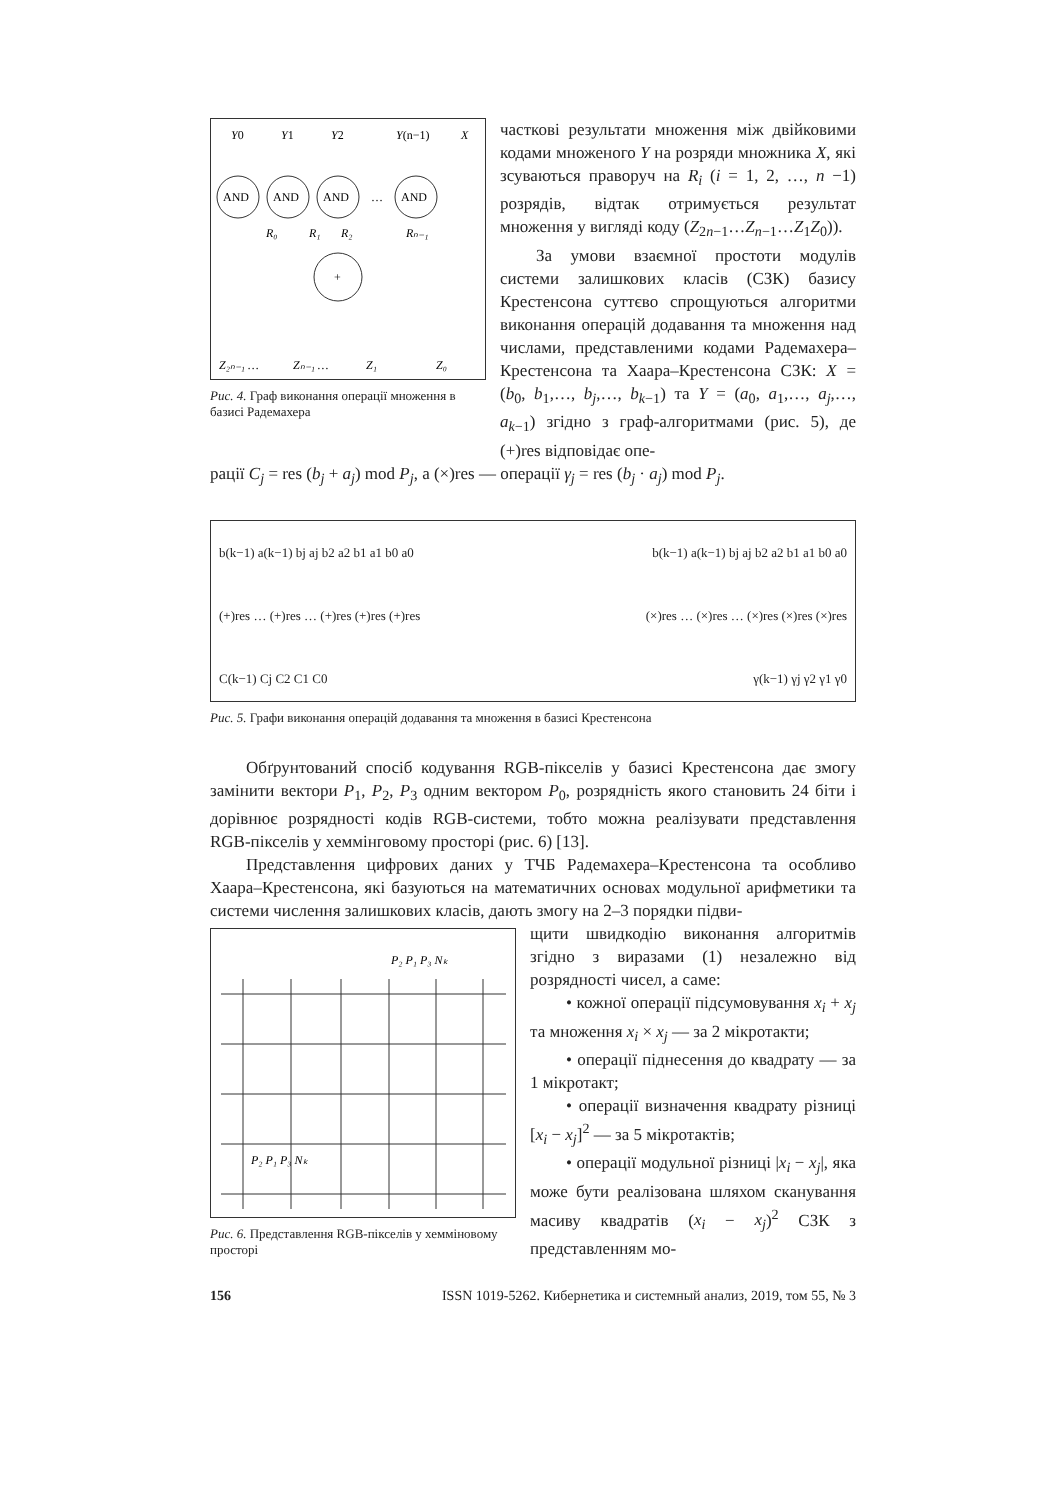Y0
Y1
Y2
Y(n−1)
X
AND
AND
AND
…
AND
+
R₀
R₁
R₂
Rₙ₋₁
Z₂ₙ₋₁ …
Zₙ₋₁ …
Z₁
Z₀
Рис. 4. Граф виконання операції множення в базисі Радемахера
часткові результати множення між двійковими кодами множеного Y на розряди множника X, які зсуваються праворуч на R<sub>i</sub> (i = 1, 2, …, n −1) розрядів, відтак отримується результат множення у вигляді коду (Z<sub>2n−1</sub>…Z<sub>n−1</sub>…Z<sub>1</sub>Z<sub>0</sub>)).
За умови взаємної простоти модулів системи залишкових класів (СЗК) базису Крестенсона суттєво спрощуються алгоритми виконання операцій додавання та множення над числами, представленими кодами Радемахера–Крестенсона та Хаара–Крестенсона СЗК: X = (b<sub>0</sub>, b<sub>1</sub>,…, b<sub>j</sub>,…, b<sub>k−1</sub>) та Y = (a<sub>0</sub>, a<sub>1</sub>,…, a<sub>j</sub>,…, a<sub>k−1</sub>) згідно з граф-алгоритмами (рис. 5), де (+)res відповідає опе-
рації C<sub>j</sub> = res (b<sub>j</sub> + a<sub>j</sub>) mod P<sub>j</sub>, а (×)res — операції γ<sub>j</sub> = res (b<sub>j</sub> · a<sub>j</sub>) mod P<sub>j</sub>.
b(k−1) a(k−1) bj aj b2 a2 b1 a1 b0 a0 b(k−1) a(k−1) bj aj b2 a2 b1 a1 b0 a0
(+)res … (+)res … (+)res (+)res (+)res (×)res … (×)res … (×)res (×)res (×)res
C(k−1) Cj C2 C1 C0 γ(k−1) γj γ2 γ1 γ0
Рис. 5. Графи виконання операцій додавання та множення в базисі Крестенсона
Обґрунтований спосіб кодування RGB-пікселів у базисі Крестенсона дає змогу замінити вектори P<sub>1</sub>, P<sub>2</sub>, P<sub>3</sub> одним вектором P<sub>0</sub>, розрядність якого становить 24 біти і дорівнює розрядності кодів RGB-системи, тобто можна реалізувати представлення RGB-пікселів у хеммінговому просторі (рис. 6) [13].
Представлення цифрових даних у ТЧБ Радемахера–Крестенсона та особливо Хаара–Крестенсона, які базуються на математичних основах модульної арифметики та системи числення залишкових класів, дають змогу на 2–3 порядки підви-
P₂ P₁ P₃ Nₖ
P₂ P₁ P₃ Nₖ
Рис. 6. Представлення RGB-пікселів у хемміновому просторі
щити швидкодію виконання алгоритмів згідно з виразами (1) незалежно від розрядності чисел, а саме:
• кожної операції підсумовування x<sub>i</sub> + x<sub>j</sub> та множення x<sub>i</sub> × x<sub>j</sub> — за 2 мікротакти;
• операції піднесення до квадрату — за 1 мікротакт;
• операції визначення квадрату різниці [x<sub>i</sub> − x<sub>j</sub>]<sup>2</sup> — за 5 мікротактів;
• операції модульної різниці |x<sub>i</sub> − x<sub>j</sub>|, яка може бути реалізована шляхом сканування масиву квадратів (x<sub>i</sub> − x<sub>j</sub>)<sup>2</sup> СЗК з представленням мо-
156 ISSN 1019-5262. Кибернетика и системный анализ, 2019, том 55, № 3